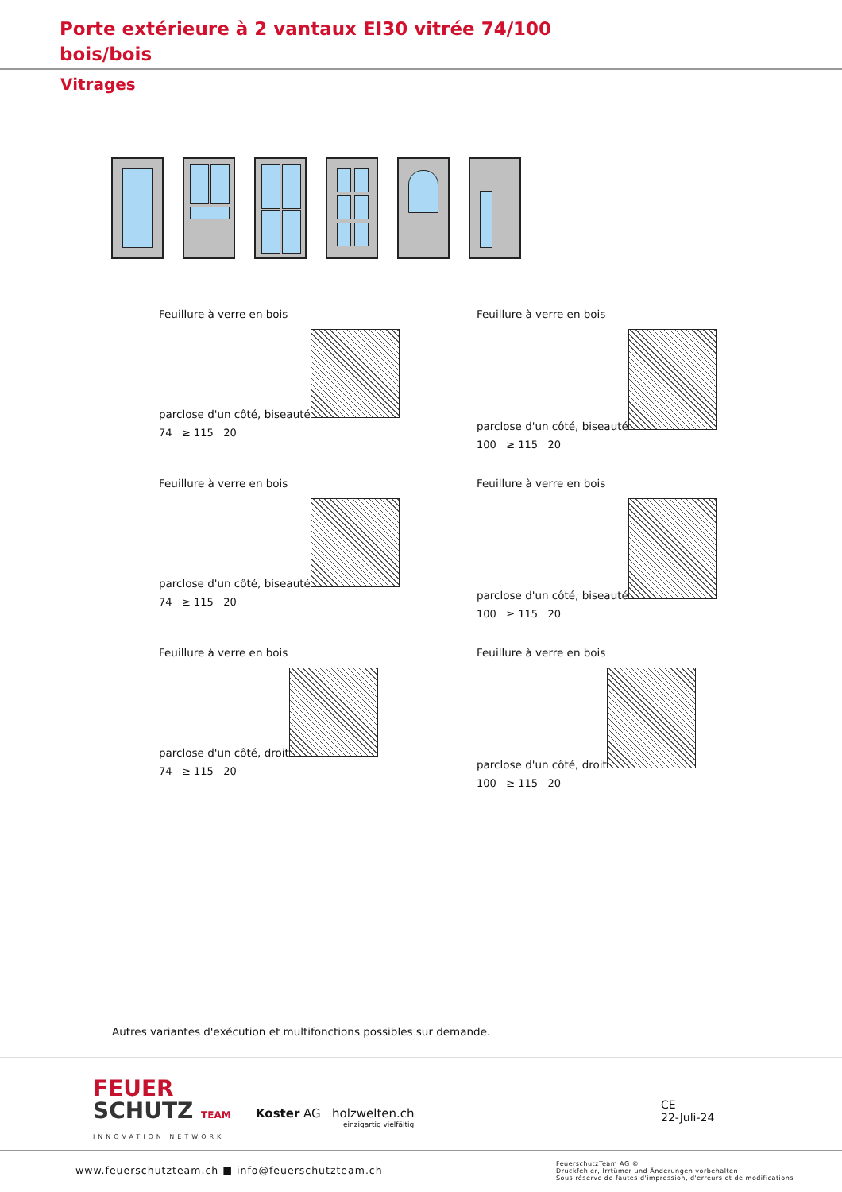Porte extérieure à 2 vantaux EI30 vitrée 74/100
bois/bois
Vitrages
Feuillure à verre en bois
parclose d'un côté, biseauté
74 ≥ 115 20
Feuillure à verre en bois
parclose d'un côté, biseauté
100 ≥ 115 20
Feuillure à verre en bois
parclose d'un côté, biseauté
74 ≥ 115 20
Feuillure à verre en bois
parclose d'un côté, biseauté
100 ≥ 115 20
Feuillure à verre en bois
parclose d'un côté, droit
74 ≥ 115 20
Feuillure à verre en bois
parclose d'un côté, droit
100 ≥ 115 20
Autres variantes d'exécution et multifonctions possibles sur demande.
FEUER
SCHUTZ TEAM
INNOVATION NETWORK
Koster AG holzwelten.ch
einzigartig vielfältig
CE
22-Juli-24
www.feuerschutzteam.ch ■ info@feuerschutzteam.ch
FeuerschutzTeam AG ©
Druckfehler, Irrtümer und Änderungen vorbehalten
Sous réserve de fautes d'impression, d'erreurs et de modifications